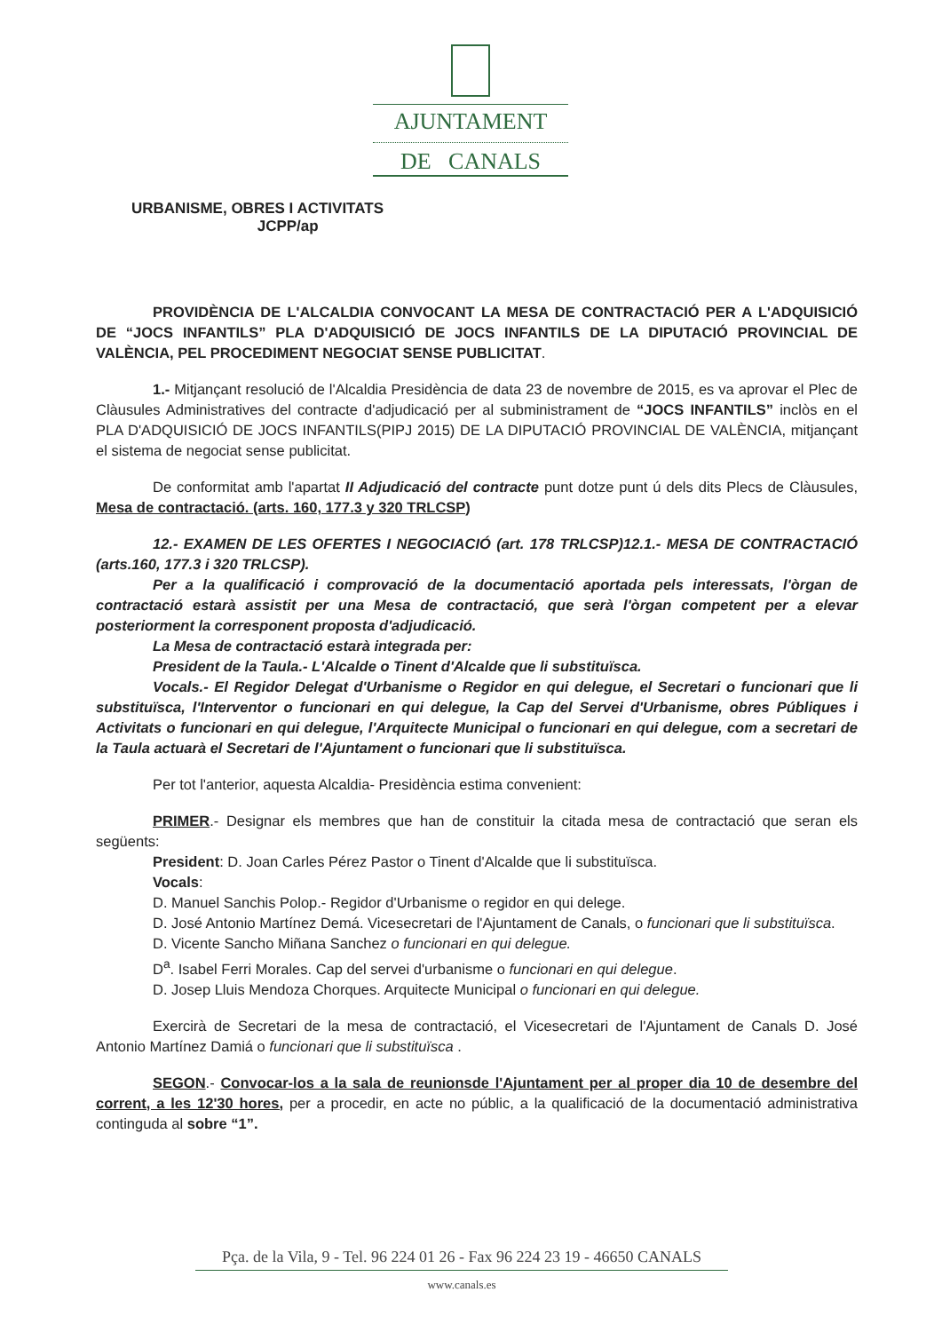AJUNTAMENT
DE CANALS
URBANISME, OBRES I ACTIVITATS
JCPP/ap
PROVIDÈNCIA DE L'ALCALDIA CONVOCANT LA MESA DE CONTRACTACIÓ PER A L'ADQUISICIÓ DE “JOCS INFANTILS” PLA D'ADQUISICIÓ DE JOCS INFANTILS DE LA DIPUTACIÓ PROVINCIAL DE VALÈNCIA, PEL PROCEDIMENT NEGOCIAT SENSE PUBLICITAT.
1.- Mitjançant resolució de l'Alcaldia Presidència de data 23 de novembre de 2015, es va aprovar el Plec de Clàusules Administratives del contracte d'adjudicació per al subministrament de “JOCS INFANTILS” inclòs en el PLA D'ADQUISICIÓ DE JOCS INFANTILS(PIPJ 2015) DE LA DIPUTACIÓ PROVINCIAL DE VALÈNCIA, mitjançant el sistema de negociat sense publicitat.
De conformitat amb l'apartat II Adjudicació del contracte punt dotze punt ú dels dits Plecs de Clàusules, Mesa de contractació. (arts. 160, 177.3 y 320 TRLCSP)
12.- EXAMEN DE LES OFERTES I NEGOCIACIÓ (art. 178 TRLCSP)12.1.- MESA DE CONTRACTACIÓ (arts.160, 177.3 i 320 TRLCSP).
Per a la qualificació i comprovació de la documentació aportada pels interessats, l'òrgan de contractació estarà assistit per una Mesa de contractació, que serà l'òrgan competent per a elevar posteriorment la corresponent proposta d'adjudicació.
La Mesa de contractació estarà integrada per:
President de la Taula.- L'Alcalde o Tinent d'Alcalde que li substituïsca.
Vocals.- El Regidor Delegat d'Urbanisme o Regidor en qui delegue, el Secretari o funcionari que li substituïsca, l'Interventor o funcionari en qui delegue, la Cap del Servei d'Urbanisme, obres Públiques i Activitats o funcionari en qui delegue, l'Arquitecte Municipal o funcionari en qui delegue, com a secretari de la Taula actuarà el Secretari de l'Ajuntament o funcionari que li substituïsca.
Per tot l'anterior, aquesta Alcaldia- Presidència estima convenient:
PRIMER.- Designar els membres que han de constituir la citada mesa de contractació que seran els següents:
President: D. Joan Carles Pérez Pastor o Tinent d'Alcalde que li substituïsca.
Vocals:
D. Manuel Sanchis Polop.- Regidor d'Urbanisme o regidor en qui delege.
D. José Antonio Martínez Demá. Vicesecretari de l'Ajuntament de Canals, o funcionari que li substituïsca.
D. Vicente Sancho Miñana Sanchez o funcionari en qui delegue.
D<sup>a</sup>. Isabel Ferri Morales. Cap del servei d'urbanisme o funcionari en qui delegue.
D. Josep Lluis Mendoza Chorques. Arquitecte Municipal o funcionari en qui delegue.
Exercirà de Secretari de la mesa de contractació, el Vicesecretari de l'Ajuntament de Canals D. José Antonio Martínez Damiá o funcionari que li substituïsca .
SEGON.- Convocar-los a la sala de reunionsde l'Ajuntament per al proper dia 10 de desembre del corrent, a les 12'30 hores, per a procedir, en acte no públic, a la qualificació de la documentació administrativa continguda al sobre “1”.
Pça. de la Vila, 9 - Tel. 96 224 01 26 - Fax 96 224 23 19 - 46650 CANALS
www.canals.es